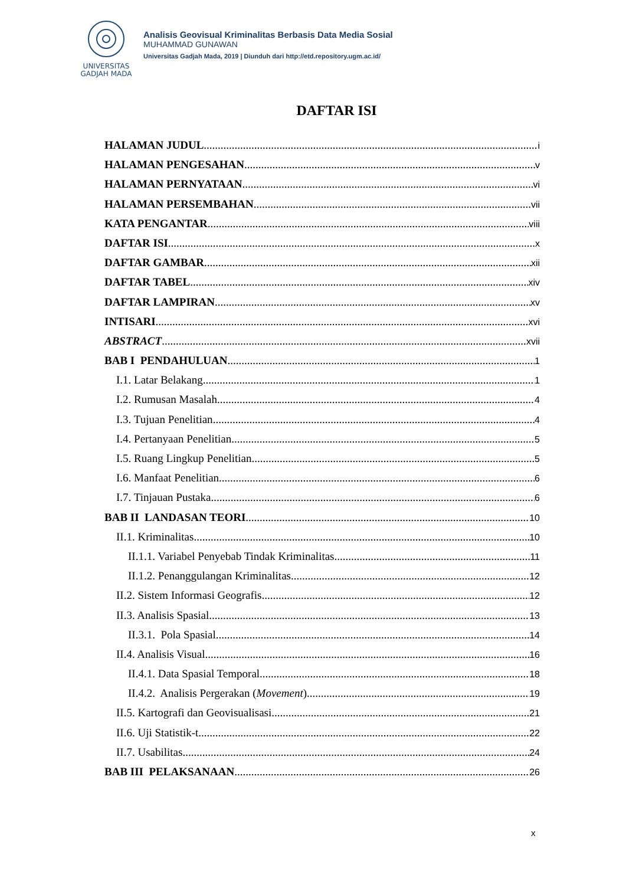UNIVERSITAS
GADJAH MADA
Analisis Geovisual Kriminalitas Berbasis Data Media Sosial
MUHAMMAD GUNAWAN
Universitas Gadjah Mada, 2019 | Diunduh dari http://etd.repository.ugm.ac.id/
DAFTAR ISI
HALAMAN JUDUL i
HALAMAN PENGESAHAN v
HALAMAN PERNYATAAN vi
HALAMAN PERSEMBAHAN vii
KATA PENGANTAR viii
DAFTAR ISI x
DAFTAR GAMBAR xii
DAFTAR TABEL xiv
DAFTAR LAMPIRAN xv
INTISARI xvi
ABSTRACT xvii
BAB I PENDAHULUAN 1
I.1. Latar Belakang 1
I.2. Rumusan Masalah 4
I.3. Tujuan Penelitian 4
I.4. Pertanyaan Penelitian 5
I.5. Ruang Lingkup Penelitian 5
I.6. Manfaat Penelitian 6
I.7. Tinjauan Pustaka 6
BAB II LANDASAN TEORI 10
II.1. Kriminalitas 10
II.1.1. Variabel Penyebab Tindak Kriminalitas 11
II.1.2. Penanggulangan Kriminalitas 12
II.2. Sistem Informasi Geografis 12
II.3. Analisis Spasial 13
II.3.1. Pola Spasial 14
II.4. Analisis Visual 16
II.4.1. Data Spasial Temporal 18
II.4.2. Analisis Pergerakan (Movement) 19
II.5. Kartografi dan Geovisualisasi 21
II.6. Uji Statistik-t 22
II.7. Usabilitas 24
BAB III PELAKSANAAN 26
x